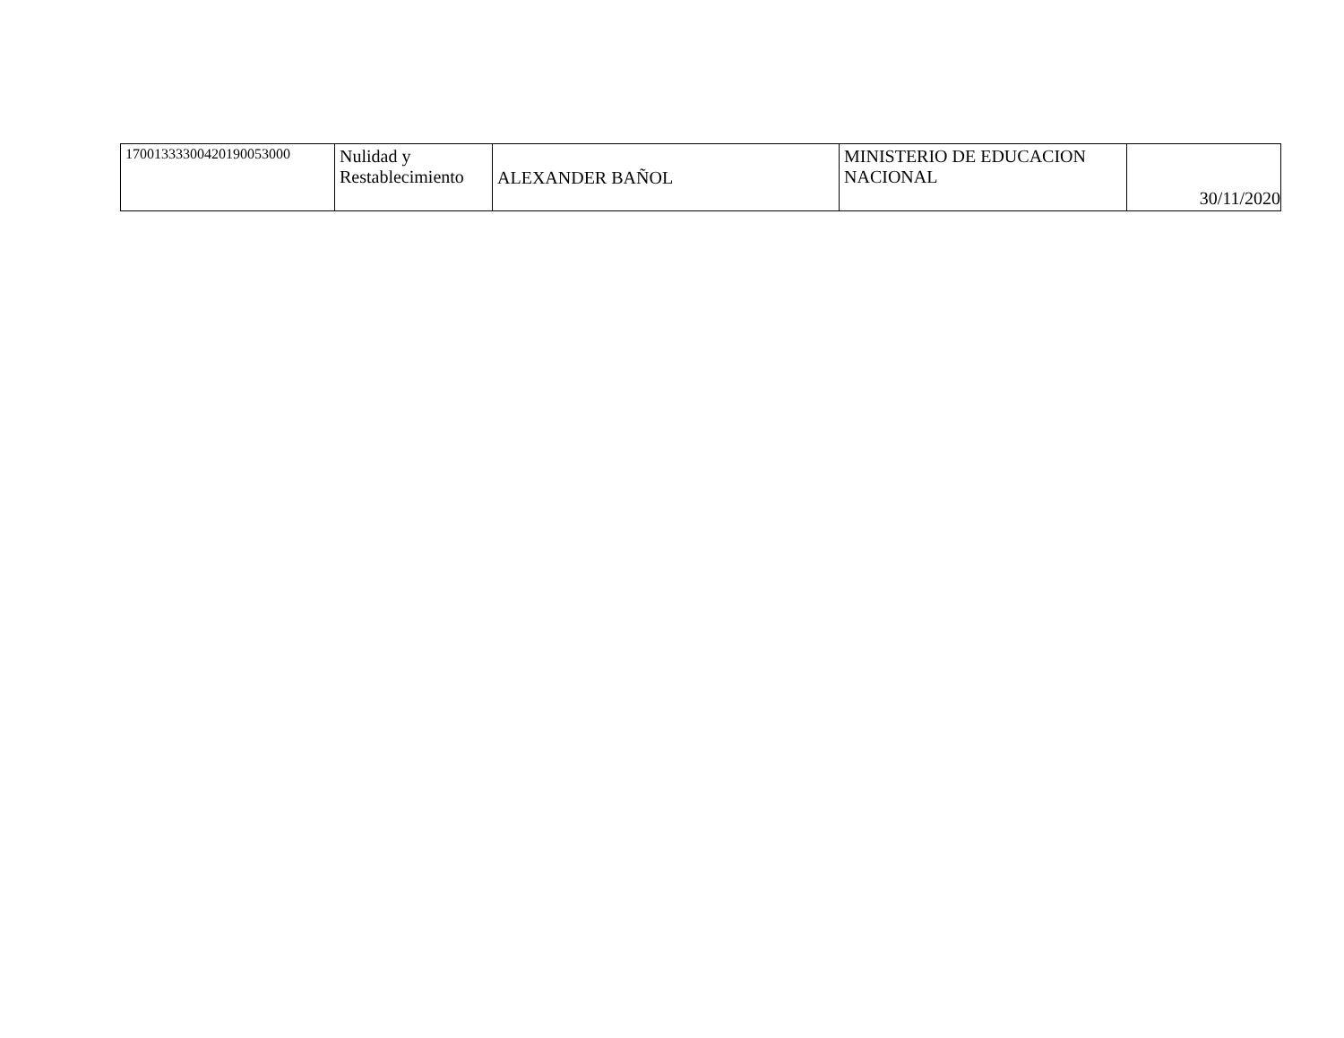| 17001333300420190053000 | Nulidad y Restablecimiento | ALEXANDER BAÑOL | MINISTERIO DE EDUCACION NACIONAL | 30/11/2020 |